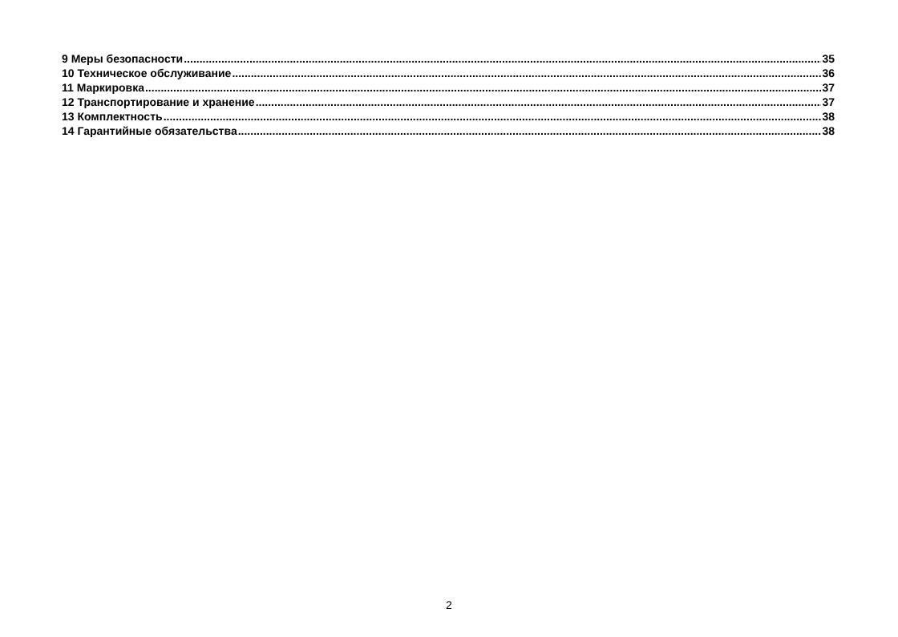9 Меры безопасности 35
10 Техническое обслуживание 36
11 Маркировка 37
12 Транспортирование и хранение 37
13 Комплектность 38
14 Гарантийные обязательства 38
2